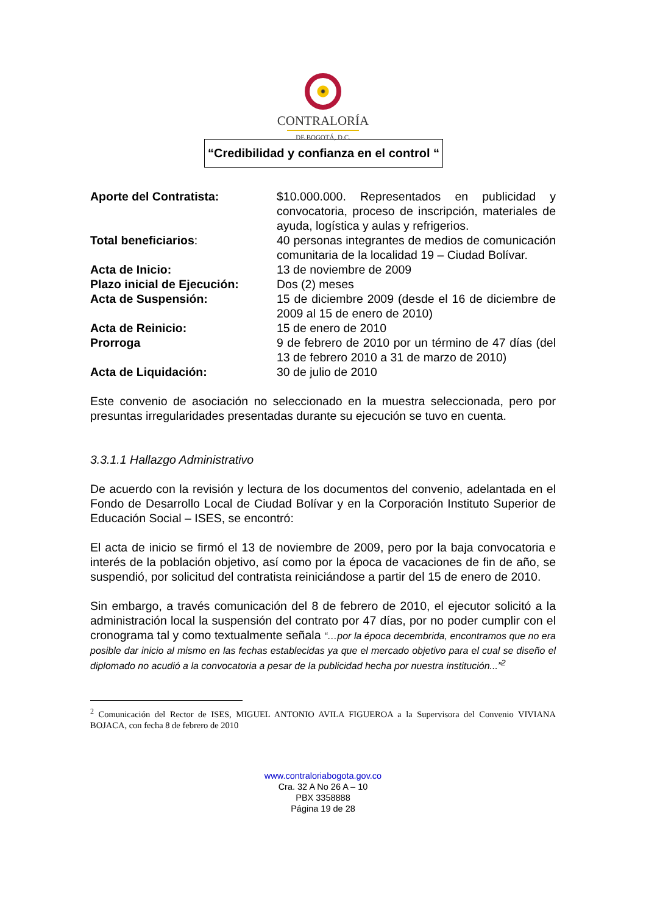CONTRALORÍA
DE BOGOTÁ, D.C.
“Credibilidad y confianza en el control “
Aporte del Contratista: $10.000.000. Representados en publicidad y convocatoria, proceso de inscripción, materiales de ayuda, logística y aulas y refrigerios.
Total beneficiarios: 40 personas integrantes de medios de comunicación comunitaria de la localidad 19 – Ciudad Bolívar.
Acta de Inicio: 13 de noviembre de 2009
Plazo inicial de Ejecución:
Dos (2) meses
Acta de Suspensión: 15 de diciembre 2009 (desde el 16 de diciembre de 2009 al 15 de enero de 2010)
Acta de Reinicio: 15 de enero de 2010
Prorroga 9 de febrero de 2010 por un término de 47 días (del 13 de febrero 2010 a 31 de marzo de 2010)
Acta de Liquidación: 30 de julio de 2010
Este convenio de asociación no seleccionado en la muestra seleccionada, pero por presuntas irregularidades presentadas durante su ejecución se tuvo en cuenta.
3.3.1.1 Hallazgo Administrativo
De acuerdo con la revisión y lectura de los documentos del convenio, adelantada en el Fondo de Desarrollo Local de Ciudad Bolívar y en la Corporación Instituto Superior de Educación Social – ISES, se encontró:
El acta de inicio se firmó el 13 de noviembre de 2009, pero por la baja convocatoria e interés de la población objetivo, así como por la época de vacaciones de fin de año, se suspendió, por solicitud del contratista reiniciándose a partir del 15 de enero de 2010.
Sin embargo, a través comunicación del 8 de febrero de 2010, el ejecutor solicitó a la administración local la suspensión del contrato por 47 días, por no poder cumplir con el cronograma tal y como textualmente señala “…por la época decembrida, encontramos que no era posible dar inicio al mismo en las fechas establecidas ya que el mercado objetivo para el cual se diseño el diplomado no acudió a la convocatoria a pesar de la publicidad hecha por nuestra institución...”<sup>2</sup>
<sup>2</sup> Comunicación del Rector de ISES, MIGUEL ANTONIO AVILA FIGUEROA a la Supervisora del Convenio VIVIANA BOJACA, con fecha 8 de febrero de 2010
www.contraloriabogota.gov.co
Cra. 32 A No 26 A – 10
PBX 3358888
Página 19 de 28